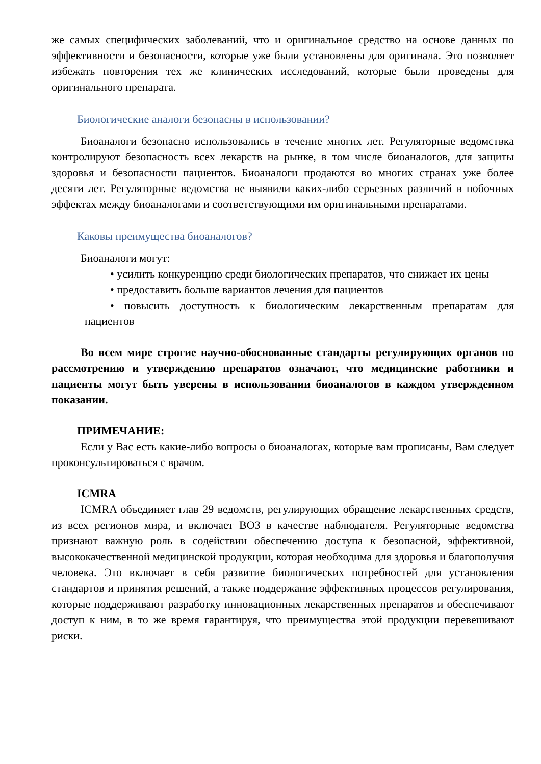же самых специфических заболеваний, что и оригинальное средство на основе данных по эффективности и безопасности, которые уже были установлены для оригинала. Это позволяет избежать повторения тех же клинических исследований, которые были проведены для оригинального препарата.
Биологические аналоги безопасны в использовании?
Биоаналоги безопасно использовались в течение многих лет. Регуляторные ведомствка контролируют безопасность всех лекарств на рынке, в том числе биоаналогов, для защиты здоровья и безопасности пациентов. Биоаналоги продаются во многих странах уже более десяти лет. Регуляторные ведомства не выявили каких-либо серьезных различий в побочных эффектах между биоаналогами и соответствующими им оригинальными препаратами.
Каковы преимущества биоаналогов?
Биоаналоги могут:
• усилить конкуренцию среди биологических препаратов, что снижает их цены
• предоставить больше вариантов лечения для пациентов
• повысить доступность к биологическим лекарственным препаратам для пациентов
Во всем мире строгие научно-обоснованные стандарты регулирующих органов по рассмотрению и утверждению препаратов означают, что медицинские работники и пациенты могут быть уверены в использовании биоаналогов в каждом утвержденном показании.
ПРИМЕЧАНИЕ:
Если у Вас есть какие-либо вопросы о биоаналогах, которые вам прописаны, Вам следует проконсультироваться с врачом.
ICMRA
ICMRA объединяет глав 29 ведомств, регулирующих обращение лекарственных средств, из всех регионов мира, и включает ВОЗ в качестве наблюдателя. Регуляторные ведомства признают важную роль в содействии обеспечению доступа к безопасной, эффективной, высококачественной медицинской продукции, которая необходима для здоровья и благополучия человека. Это включает в себя развитие биологических потребностей для установления стандартов и принятия решений, а также поддержание эффективных процессов регулирования, которые поддерживают разработку инновационных лекарственных препаратов и обеспечивают доступ к ним, в то же время гарантируя, что преимущества этой продукции перевешивают риски.